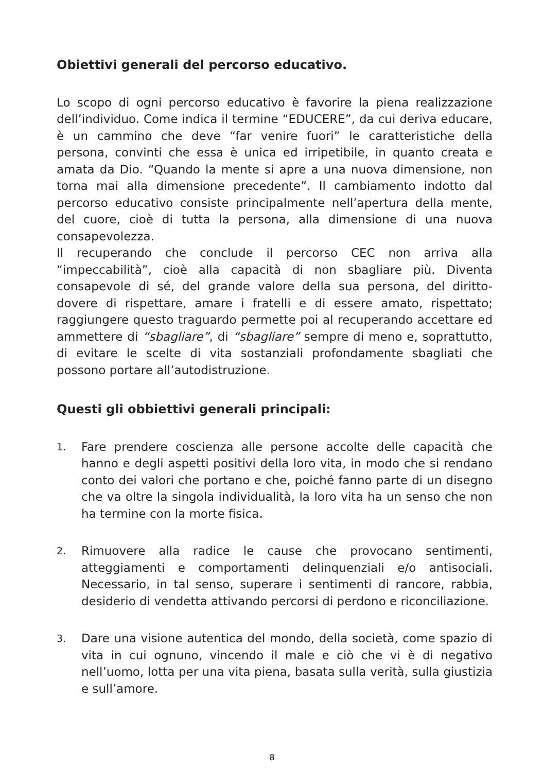Obiettivi generali del percorso educativo.
Lo scopo di ogni percorso educativo è favorire la piena realizzazione dell’individuo. Come indica il termine “EDUCERE”, da cui deriva educare, è un cammino che deve “far venire fuori” le caratteristiche della persona, convinti che essa è unica ed irripetibile, in quanto creata e amata da Dio. “Quando la mente si apre a una nuova dimensione, non torna mai alla dimensione precedente”. Il cambiamento indotto dal percorso educativo consiste principalmente nell’apertura della mente, del cuore, cioè di tutta la persona, alla dimensione di una nuova consapevolezza.
Il recuperando che conclude il percorso CEC non arriva alla “impeccabilità”, cioè alla capacità di non sbagliare più. Diventa consapevole di sé, del grande valore della sua persona, del diritto- dovere di rispettare, amare i fratelli e di essere amato, rispettato; raggiungere questo traguardo permette poi al recuperando accettare ed ammettere di “sbagliare”, di “sbagliare” sempre di meno e, soprattutto, di evitare le scelte di vita sostanziali profondamente sbagliati che possono portare all’autodistruzione.
Questi gli obbiettivi generali principali:
1. Fare prendere coscienza alle persone accolte delle capacità che hanno e degli aspetti positivi della loro vita, in modo che si rendano conto dei valori che portano e che, poiché fanno parte di un disegno che va oltre la singola individualità, la loro vita ha un senso che non ha termine con la morte fisica.
2. Rimuovere alla radice le cause che provocano sentimenti, atteggiamenti e comportamenti delinquenziali e/o antisociali. Necessario, in tal senso, superare i sentimenti di rancore, rabbia, desiderio di vendetta attivando percorsi di perdono e riconciliazione.
3. Dare una visione autentica del mondo, della società, come spazio di vita in cui ognuno, vincendo il male e ciò che vi è di negativo nell’uomo, lotta per una vita piena, basata sulla verità, sulla giustizia e sull’amore.
8